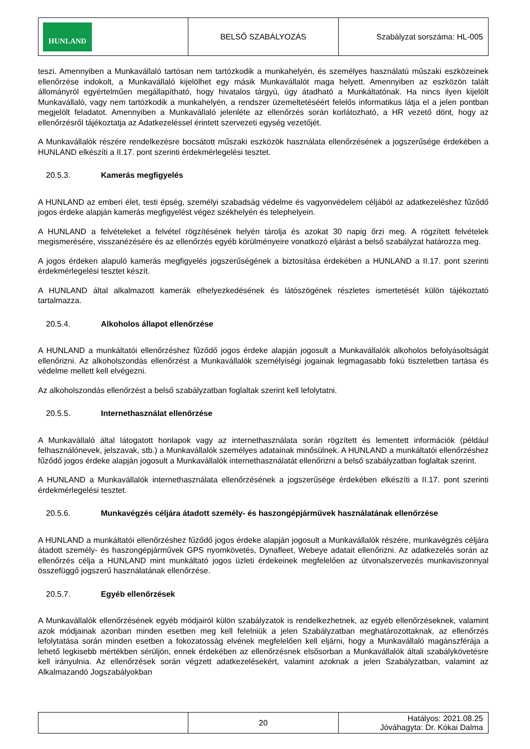| HUNLAND | BELSŐ SZABÁLYOZÁS | Szabályzat sorszáma: HL-005 |
teszi. Amennyiben a Munkavállaló tartósan nem tartózkodik a munkahelyén, és személyes használatú műszaki eszközeinek ellenőrzése indokolt, a Munkavállaló kijelölhet egy másik Munkavállalót maga helyett. Amennyiben az eszközön talált állományról egyértelműen megállapítható, hogy hivatalos tárgyú, úgy átadható a Munkáltatónak. Ha nincs ilyen kijelölt Munkavállaló, vagy nem tartózkodik a munkahelyén, a rendszer üzemeltetéséért felelős informatikus látja el a jelen pontban megjelölt feladatot. Amennyiben a Munkavállaló jelenléte az ellenőrzés során korlátozható, a HR vezető dönt, hogy az ellenőrzésről tájékoztatja az Adatkezeléssel érintett szervezeti egység vezetőjét.
A Munkavállalók részére rendelkezésre bocsátott műszaki eszközök használata ellenőrzésének a jogszerűsége érdekében a HUNLAND elkészíti a II.17. pont szerinti érdekmérlegelési tesztet.
20.5.3. Kamerás megfigyelés
A HUNLAND az emberi élet, testi épség, személyi szabadság védelme és vagyonvédelem céljából az adatkezeléshez fűződő jogos érdeke alapján kamerás megfigyelést végez székhelyén és telephelyein.
A HUNLAND a felvételeket a felvétel rögzítésének helyén tárolja és azokat 30 napig őrzi meg. A rögzített felvételek megismerésére, visszanézésére és az ellenőrzés egyéb körülményeire vonatkozó eljárást a belső szabályzat határozza meg.
A jogos érdeken alapuló kamerás megfigyelés jogszerűségének a biztosítása érdekében a HUNLAND a II.17. pont szerinti érdekmérlegelési tesztet készít.
A HUNLAND által alkalmazott kamerák elhelyezkedésének és látószögének részletes ismertetését külön tájékoztató tartalmazza.
20.5.4. Alkoholos állapot ellenőrzése
A HUNLAND a munkáltatói ellenőrzéshez fűződő jogos érdeke alapján jogosult a Munkavállalók alkoholos befolyásoltságát ellenőrizni. Az alkoholszondás ellenőrzést a Munkavállalók személyiségi jogainak legmagasabb fokú tiszteletben tartása és védelme mellett kell elvégezni.
Az alkoholszondás ellenőrzést a belső szabályzatban foglaltak szerint kell lefolytatni.
20.5.5. Internethasználat ellenőrzése
A Munkavállaló által látogatott honlapok vagy az internethasználata során rögzített és lementett információk (például felhasználónevek, jelszavak, stb.) a Munkavállalók személyes adatainak minősülnek. A HUNLAND a munkáltatói ellenőrzéshez fűződő jogos érdeke alapján jogosult a Munkavállalók internethasználatát ellenőrizni a belső szabályzatban foglaltak szerint.
A HUNLAND a Munkavállalók internethasználata ellenőrzésének a jogszerűsége érdekében elkészíti a II.17. pont szerinti érdekmérlegelési tesztet.
20.5.6. Munkavégzés céljára átadott személy- és haszongépjárművek használatának ellenőrzése
A HUNLAND a munkáltatói ellenőrzéshez fűződő jogos érdeke alapján jogosult a Munkavállalók részére, munkavégzés céljára átadott személy- és haszongépjárművek GPS nyomkövetés, Dynafleet, Webeye adatait ellenőrizni. Az adatkezelés során az ellenőrzés célja a HUNLAND mint munkáltató jogos üzleti érdekeinek megfelelően az útvonalszervezés munkaviszonnyal összefüggő jogszerű használatának ellenőrzése.
20.5.7. Egyéb ellenőrzések
A Munkavállalók ellenőrzésének egyéb módjairól külön szabályzatok is rendelkezhetnek, az egyéb ellenőrzéseknek, valamint azok módjainak azonban minden esetben meg kell felelniük a jelen Szabályzatban meghatározottaknak, az ellenőrzés lefolytatása során minden esetben a fokozatosság elvének megfelelően kell eljárni, hogy a Munkavállaló magánszférája a lehető legkisebb mértékben sérüljön, ennek érdekében az ellenőrzésnek elsősorban a Munkavállalók általi szabálykövetésre kell irányulnia. Az ellenőrzések során végzett adatkezelésekért, valamint azoknak a jelen Szabályzatban, valamint az Alkalmazandó Jogszabályokban
| | 20 | Hatályos: 2021.08.25 Jóváhagyta: Dr. Kókai Dalma |